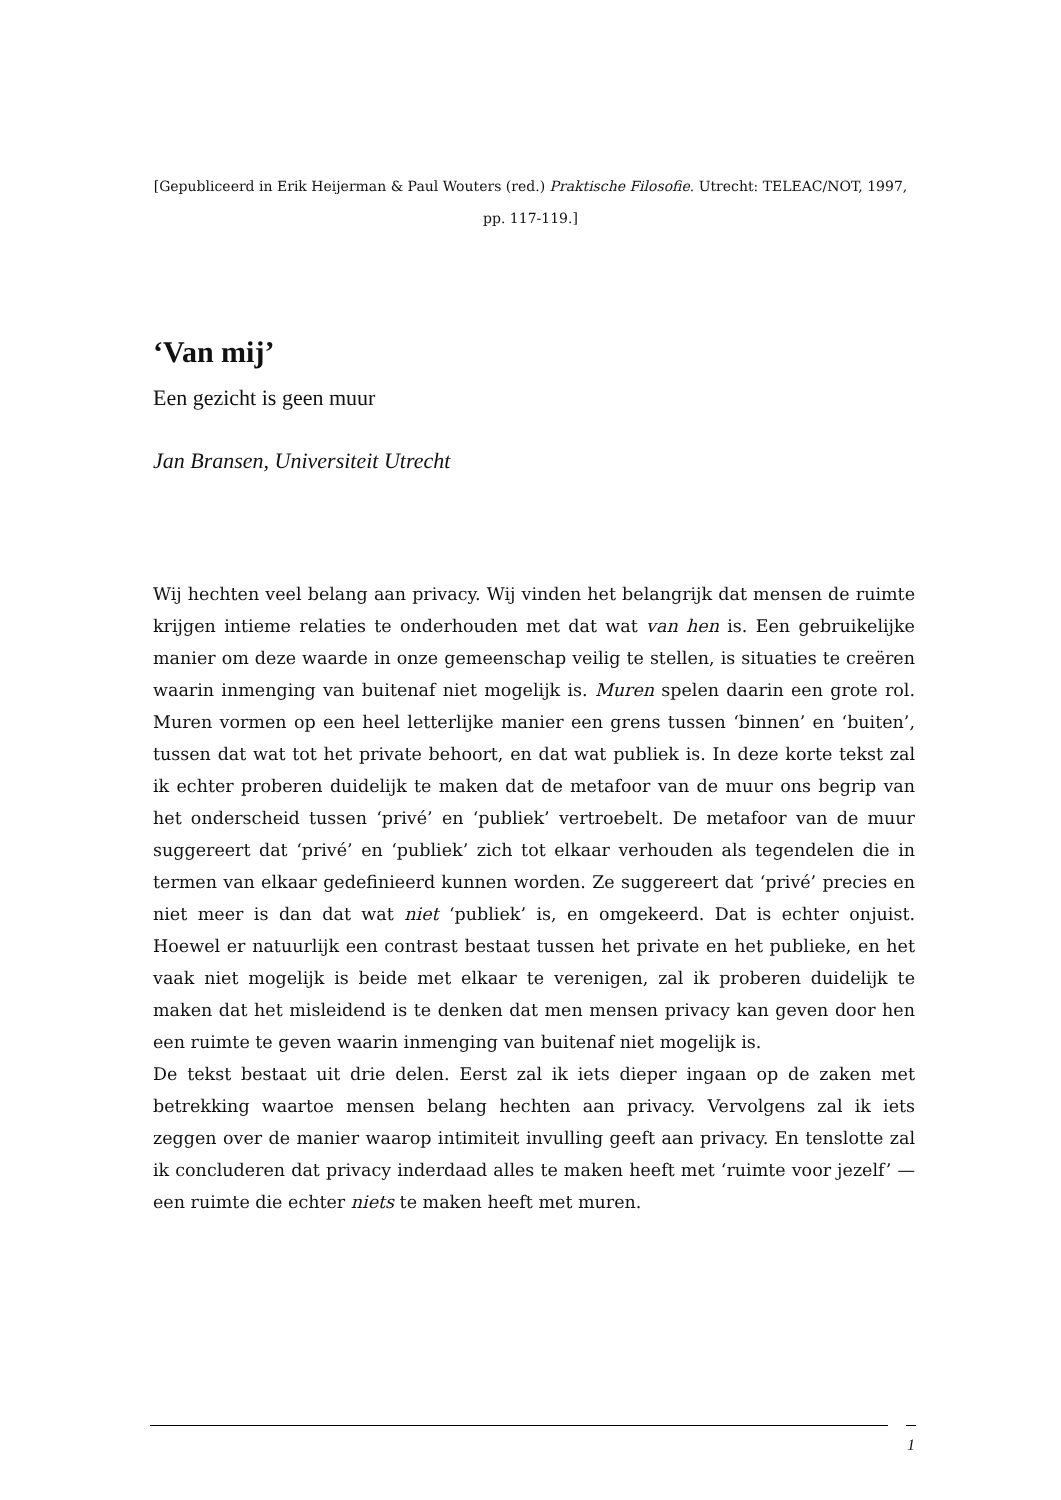[Gepubliceerd in Erik Heijerman & Paul Wouters (red.) Praktische Filosofie. Utrecht: TELEAC/NOT, 1997, pp. 117-119.]
‘Van mij’
Een gezicht is geen muur
Jan Bransen, Universiteit Utrecht
Wij hechten veel belang aan privacy. Wij vinden het belangrijk dat mensen de ruimte krijgen intieme relaties te onderhouden met dat wat van hen is. Een gebruikelijke manier om deze waarde in onze gemeenschap veilig te stellen, is situaties te creëren waarin inmenging van buitenaf niet mogelijk is. Muren spelen daarin een grote rol. Muren vormen op een heel letterlijke manier een grens tussen ‘binnen’ en ‘buiten’, tussen dat wat tot het private behoort, en dat wat publiek is. In deze korte tekst zal ik echter proberen duidelijk te maken dat de metafoor van de muur ons begrip van het onderscheid tussen ‘privé’ en ‘publiek’ vertroebelt. De metafoor van de muur suggereert dat ‘privé’ en ‘publiek’ zich tot elkaar verhouden als tegendelen die in termen van elkaar gedefinieerd kunnen worden. Ze suggereert dat ‘privé’ precies en niet meer is dan dat wat niet ‘publiek’ is, en omgekeerd. Dat is echter onjuist. Hoewel er natuurlijk een contrast bestaat tussen het private en het publieke, en het vaak niet mogelijk is beide met elkaar te verenigen, zal ik proberen duidelijk te maken dat het misleidend is te denken dat men mensen privacy kan geven door hen een ruimte te geven waarin inmenging van buitenaf niet mogelijk is.
De tekst bestaat uit drie delen. Eerst zal ik iets dieper ingaan op de zaken met betrekking waartoe mensen belang hechten aan privacy. Vervolgens zal ik iets zeggen over de manier waarop intimiteit invulling geeft aan privacy. En tenslotte zal ik concluderen dat privacy inderdaad alles te maken heeft met ‘ruimte voor jezelf’ — een ruimte die echter niets te maken heeft met muren.
1